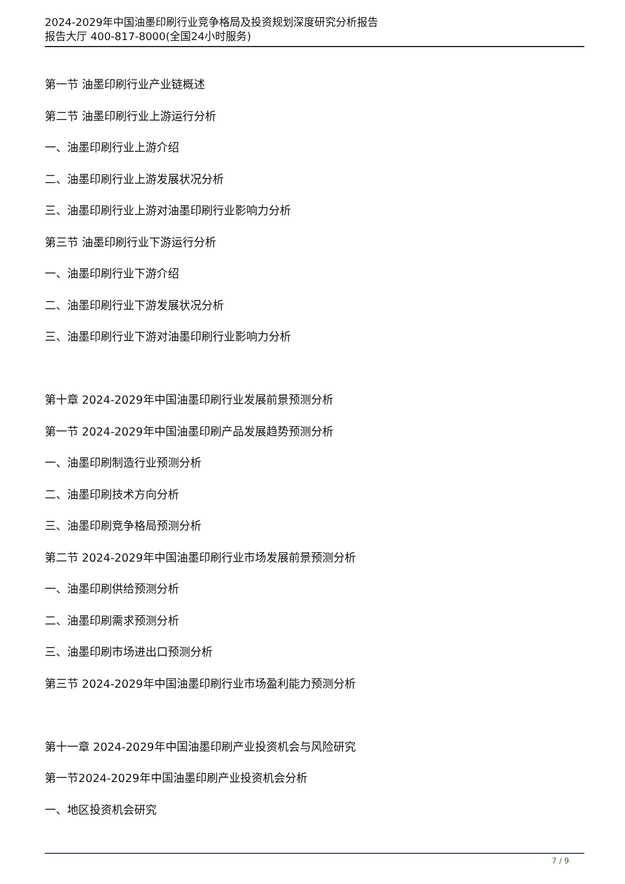2024-2029年中国油墨印刷行业竞争格局及投资规划深度研究分析报告
报告大厅 400-817-8000(全国24小时服务)
第一节 油墨印刷行业产业链概述
第二节 油墨印刷行业上游运行分析
一、油墨印刷行业上游介绍
二、油墨印刷行业上游发展状况分析
三、油墨印刷行业上游对油墨印刷行业影响力分析
第三节 油墨印刷行业下游运行分析
一、油墨印刷行业下游介绍
二、油墨印刷行业下游发展状况分析
三、油墨印刷行业下游对油墨印刷行业影响力分析
第十章 2024-2029年中国油墨印刷行业发展前景预测分析
第一节 2024-2029年中国油墨印刷产品发展趋势预测分析
一、油墨印刷制造行业预测分析
二、油墨印刷技术方向分析
三、油墨印刷竞争格局预测分析
第二节 2024-2029年中国油墨印刷行业市场发展前景预测分析
一、油墨印刷供给预测分析
二、油墨印刷需求预测分析
三、油墨印刷市场进出口预测分析
第三节 2024-2029年中国油墨印刷行业市场盈利能力预测分析
第十一章 2024-2029年中国油墨印刷产业投资机会与风险研究
第一节2024-2029年中国油墨印刷产业投资机会分析
一、地区投资机会研究
7 / 9